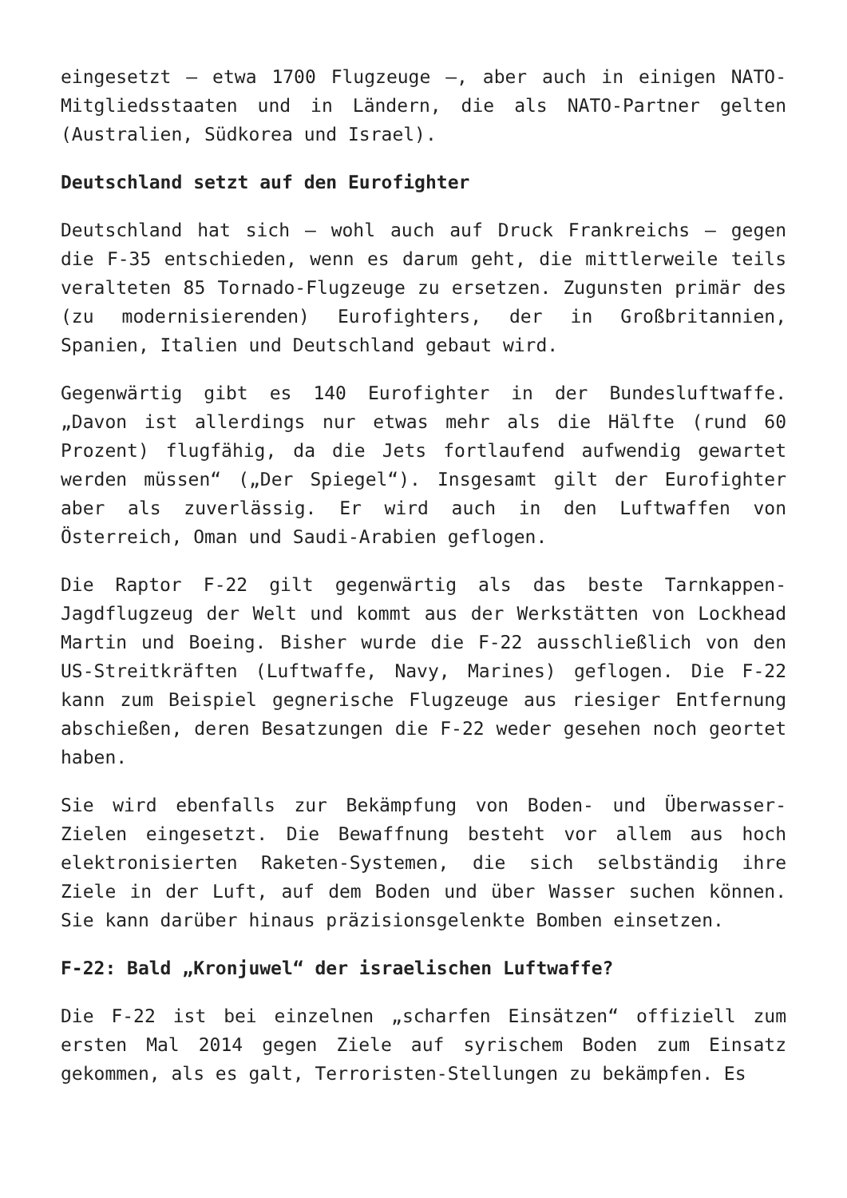eingesetzt – etwa 1700 Flugzeuge –, aber auch in einigen NATO-Mitgliedsstaaten und in Ländern, die als NATO-Partner gelten (Australien, Südkorea und Israel).
Deutschland setzt auf den Eurofighter
Deutschland hat sich – wohl auch auf Druck Frankreichs – gegen die F-35 entschieden, wenn es darum geht, die mittlerweile teils veralteten 85 Tornado-Flugzeuge zu ersetzen. Zugunsten primär des (zu modernisierenden) Eurofighters, der in Großbritannien, Spanien, Italien und Deutschland gebaut wird.
Gegenwärtig gibt es 140 Eurofighter in der Bundesluftwaffe. „Davon ist allerdings nur etwas mehr als die Hälfte (rund 60 Prozent) flugfähig, da die Jets fortlaufend aufwendig gewartet werden müssen“ („Der Spiegel“). Insgesamt gilt der Eurofighter aber als zuverlässig. Er wird auch in den Luftwaffen von Österreich, Oman und Saudi-Arabien geflogen.
Die Raptor F-22 gilt gegenwärtig als das beste Tarnkappen-Jagdflugzeug der Welt und kommt aus der Werkstätten von Lockhead Martin und Boeing. Bisher wurde die F-22 ausschließlich von den US-Streitkräften (Luftwaffe, Navy, Marines) geflogen. Die F-22 kann zum Beispiel gegnerische Flugzeuge aus riesiger Entfernung abschießen, deren Besatzungen die F-22 weder gesehen noch geortet haben.
Sie wird ebenfalls zur Bekämpfung von Boden- und Überwasser-Zielen eingesetzt. Die Bewaffnung besteht vor allem aus hoch elektronisierten Raketen-Systemen, die sich selbständig ihre Ziele in der Luft, auf dem Boden und über Wasser suchen können. Sie kann darüber hinaus präzisionsgelenkte Bomben einsetzen.
F-22: Bald „Kronjuwel“ der israelischen Luftwaffe?
Die F-22 ist bei einzelnen „scharfen Einsätzen“ offiziell zum ersten Mal 2014 gegen Ziele auf syrischem Boden zum Einsatz gekommen, als es galt, Terroristen-Stellungen zu bekämpfen. Es